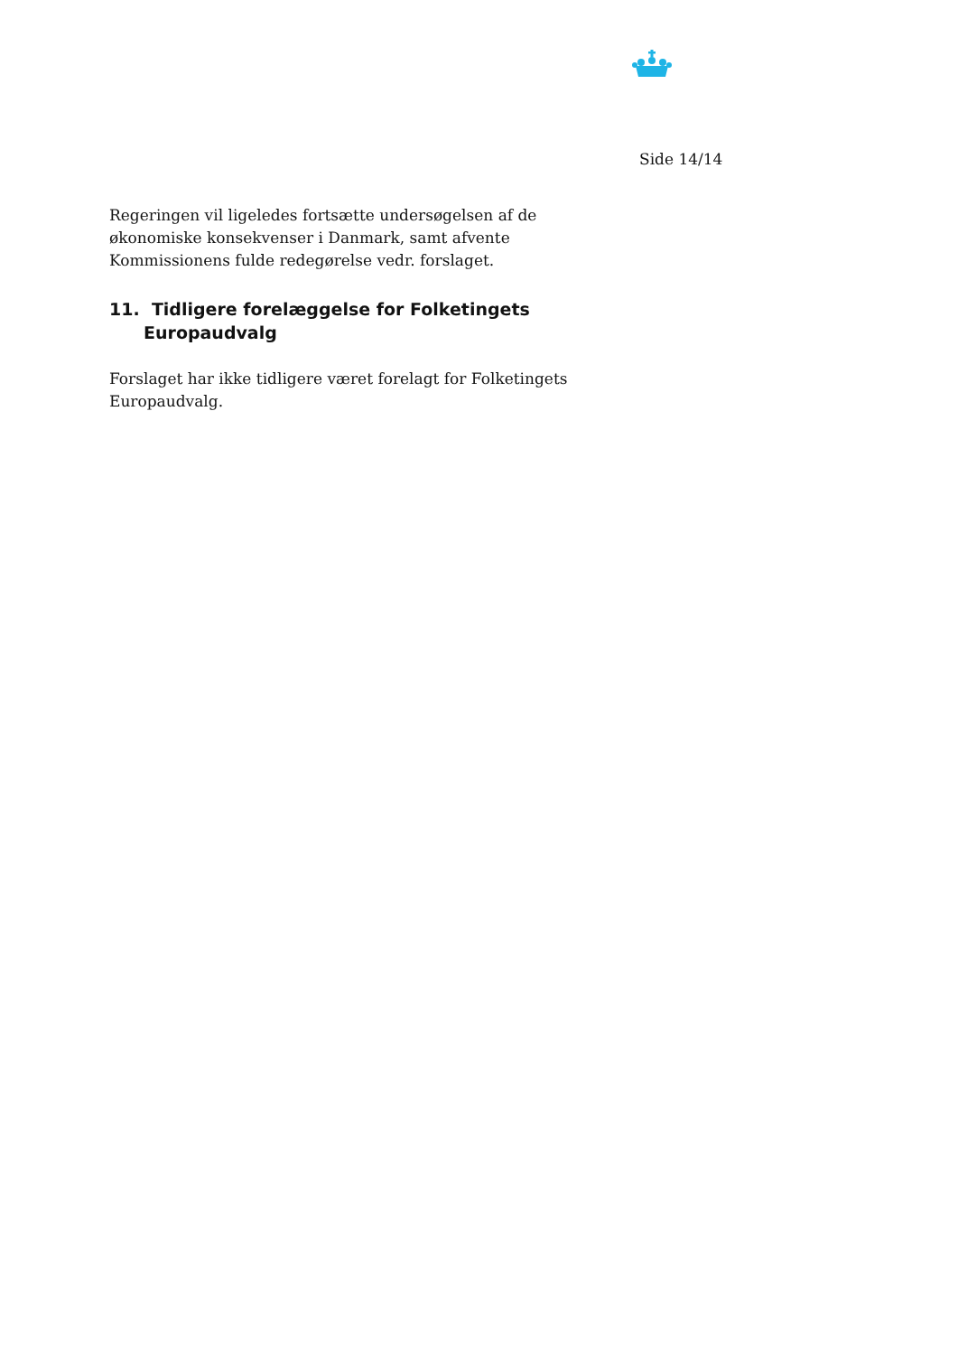Side 14/14
Regeringen vil ligeledes fortsætte undersøgelsen af de økonomiske konsekvenser i Danmark, samt afvente Kommissionens fulde redegørelse vedr. forslaget.
11. Tidligere forelæggelse for Folketingets Europaudvalg
Forslaget har ikke tidligere været forelagt for Folketingets Europaudvalg.